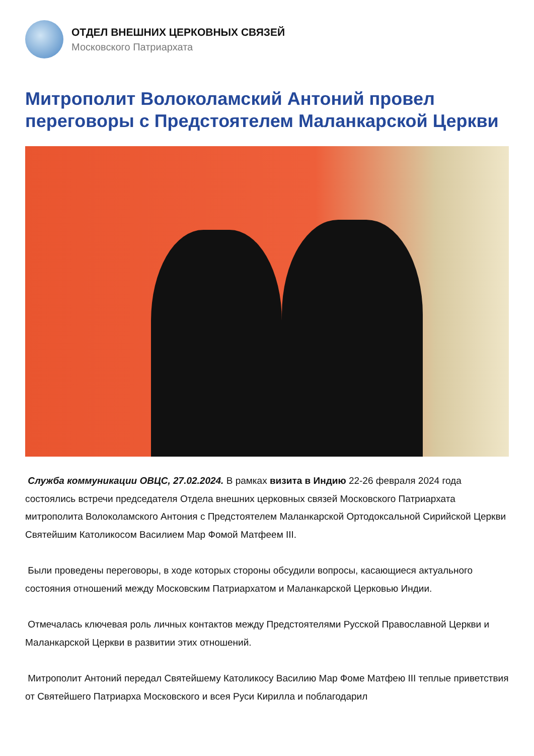ОТДЕЛ ВНЕШНИХ ЦЕРКОВНЫХ СВЯЗЕЙ
Московского Патриархата
Митрополит Волоколамский Антоний провел переговоры с Предстоятелем Маланкарской Церкви
Служба коммуникации ОВЦС, 27.02.2024. В рамках визита в Индию 22-26 февраля 2024 года состоялись встречи председателя Отдела внешних церковных связей Московского Патриархата митрополита Волоколамского Антония с Предстоятелем Маланкарской Ортодоксальной Сирийской Церкви Святейшим Католикосом Василием Мар Фомой Матфеем III.
Были проведены переговоры, в ходе которых стороны обсудили вопросы, касающиеся актуального состояния отношений между Московским Патриархатом и Маланкарской Церковью Индии.
Отмечалась ключевая роль личных контактов между Предстоятелями Русской Православной Церкви и Маланкарской Церкви в развитии этих отношений.
Митрополит Антоний передал Святейшему Католикосу Василию Мар Фоме Матфею III теплые приветствия от Святейшего Патриарха Московского и всея Руси Кирилла и поблагодарил